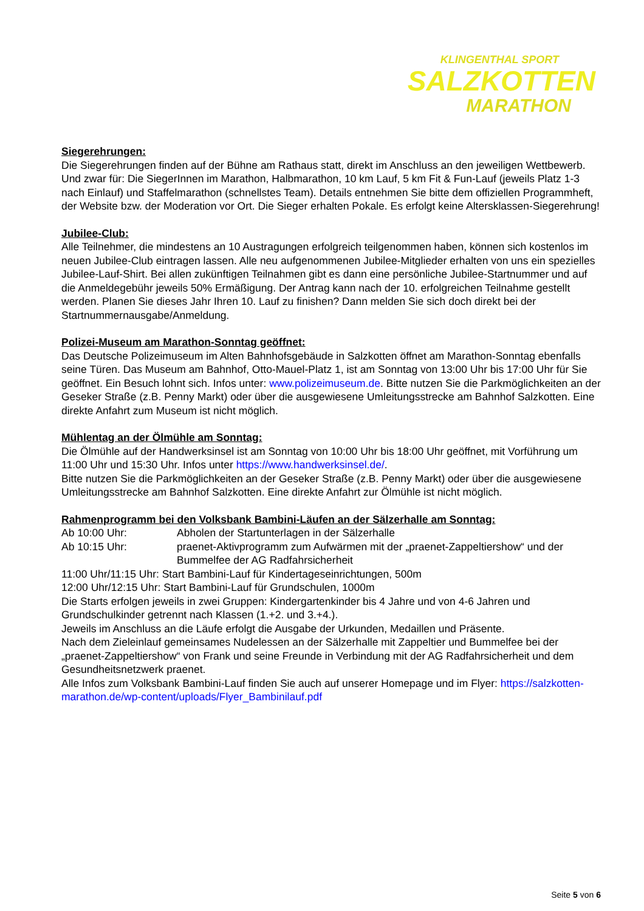KLINGENTHAL SPORT
SALZKOTTEN
MARATHON
Siegerehrungen:
Die Siegerehrungen finden auf der Bühne am Rathaus statt, direkt im Anschluss an den jeweiligen Wettbewerb. Und zwar für: Die SiegerInnen im Marathon, Halbmarathon, 10 km Lauf, 5 km Fit & Fun-Lauf (jeweils Platz 1-3 nach Einlauf) und Staffelmarathon (schnellstes Team). Details entnehmen Sie bitte dem offiziellen Programmheft, der Website bzw. der Moderation vor Ort. Die Sieger erhalten Pokale. Es erfolgt keine Altersklassen-Siegerehrung!
Jubilee-Club:
Alle Teilnehmer, die mindestens an 10 Austragungen erfolgreich teilgenommen haben, können sich kostenlos im neuen Jubilee-Club eintragen lassen. Alle neu aufgenommenen Jubilee-Mitglieder erhalten von uns ein spezielles Jubilee-Lauf-Shirt. Bei allen zukünftigen Teilnahmen gibt es dann eine persönliche Jubilee-Startnummer und auf die Anmeldegebühr jeweils 50% Ermäßigung. Der Antrag kann nach der 10. erfolgreichen Teilnahme gestellt werden. Planen Sie dieses Jahr Ihren 10. Lauf zu finishen? Dann melden Sie sich doch direkt bei der Startnummernausgabe/Anmeldung.
Polizei-Museum am Marathon-Sonntag geöffnet:
Das Deutsche Polizeimuseum im Alten Bahnhofsgebäude in Salzkotten öffnet am Marathon-Sonntag ebenfalls seine Türen. Das Museum am Bahnhof, Otto-Mauel-Platz 1, ist am Sonntag von 13:00 Uhr bis 17:00 Uhr für Sie geöffnet. Ein Besuch lohnt sich. Infos unter: www.polizeimuseum.de. Bitte nutzen Sie die Parkmöglichkeiten an der Geseker Straße (z.B. Penny Markt) oder über die ausgewiesene Umleitungsstrecke am Bahnhof Salzkotten. Eine direkte Anfahrt zum Museum ist nicht möglich.
Mühlentag an der Ölmühle am Sonntag:
Die Ölmühle auf der Handwerksinsel ist am Sonntag von 10:00 Uhr bis 18:00 Uhr geöffnet, mit Vorführung um 11:00 Uhr und 15:30 Uhr. Infos unter https://www.handwerksinsel.de/.
Bitte nutzen Sie die Parkmöglichkeiten an der Geseker Straße (z.B. Penny Markt) oder über die ausgewiesene Umleitungsstrecke am Bahnhof Salzkotten. Eine direkte Anfahrt zur Ölmühle ist nicht möglich.
Rahmenprogramm bei den Volksbank Bambini-Läufen an der Sälzerhalle am Sonntag:
Ab 10:00 Uhr: Abholen der Startunterlagen in der Sälzerhalle
Ab 10:15 Uhr: praenet-Aktivprogramm zum Aufwärmen mit der „praenet-Zappeltiershow“ und der Bummelfee der AG Radfahrsicherheit
11:00 Uhr/11:15 Uhr: Start Bambini-Lauf für Kindertageseinrichtungen, 500m
12:00 Uhr/12:15 Uhr: Start Bambini-Lauf für Grundschulen, 1000m
Die Starts erfolgen jeweils in zwei Gruppen: Kindergartenkinder bis 4 Jahre und von 4-6 Jahren und Grundschulkinder getrennt nach Klassen (1.+2. und 3.+4.).
Jeweils im Anschluss an die Läufe erfolgt die Ausgabe der Urkunden, Medaillen und Präsente.
Nach dem Zieleinlauf gemeinsames Nudelessen an der Sälzerhalle mit Zappeltier und Bummelfee bei der „praenet-Zappeltiershow“ von Frank und seine Freunde in Verbindung mit der AG Radfahrsicherheit und dem Gesundheitsnetzwerk praenet.
Alle Infos zum Volksbank Bambini-Lauf finden Sie auch auf unserer Homepage und im Flyer: https://salzkotten-marathon.de/wp-content/uploads/Flyer_Bambinilauf.pdf
Seite 5 von 6